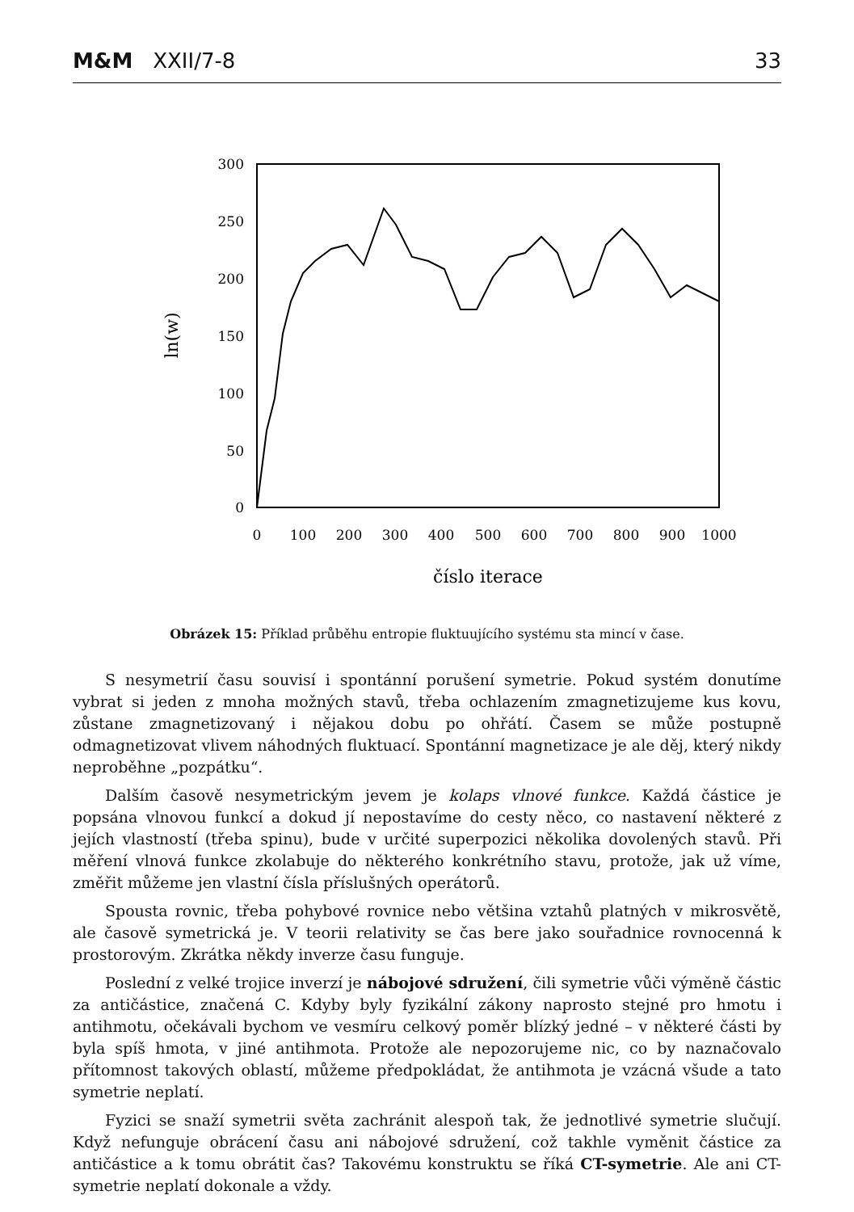M&M XXII/7-8 33
300
250
200
150
100
50
0
0
100
200
300
400
500
600
700
800
900
1000
číslo iterace
ln(w)
Obrázek 15: Příklad průběhu entropie fluktuujícího systému sta mincí v čase.
S nesymetrií času souvisí i spontánní porušení symetrie. Pokud systém donutíme vybrat si jeden z mnoha možných stavů, třeba ochlazením zmagnetizujeme kus kovu, zůstane zmagnetizovaný i nějakou dobu po ohřátí. Časem se může postupně odmagnetizovat vlivem náhodných fluktuací. Spontánní magnetizace je ale děj, který nikdy neproběhne „pozpátku“.
Dalším časově nesymetrickým jevem je kolaps vlnové funkce. Každá částice je popsána vlnovou funkcí a dokud jí nepostavíme do cesty něco, co nastavení některé z jejích vlastností (třeba spinu), bude v určité superpozici několika dovolených stavů. Při měření vlnová funkce zkolabuje do některého konkrétního stavu, protože, jak už víme, změřit můžeme jen vlastní čísla příslušných operátorů.
Spousta rovnic, třeba pohybové rovnice nebo většina vztahů platných v mikrosvětě, ale časově symetrická je. V teorii relativity se čas bere jako souřadnice rovnocenná k prostorovým. Zkrátka někdy inverze času funguje.
Poslední z velké trojice inverzí je nábojové sdružení, čili symetrie vůči výměně částic za antičástice, značená C. Kdyby byly fyzikální zákony naprosto stejné pro hmotu i antihmotu, očekávali bychom ve vesmíru celkový poměr blízký jedné – v některé části by byla spíš hmota, v jiné antihmota. Protože ale nepozorujeme nic, co by naznačovalo přítomnost takových oblastí, můžeme předpokládat, že antihmota je vzácná všude a tato symetrie neplatí.
Fyzici se snaží symetrii světa zachránit alespoň tak, že jednotlivé symetrie slučují. Když nefunguje obrácení času ani nábojové sdružení, což takhle vyměnit částice za antičástice a k tomu obrátit čas? Takovému konstruktu se říká CT-symetrie. Ale ani CT-symetrie neplatí dokonale a vždy.